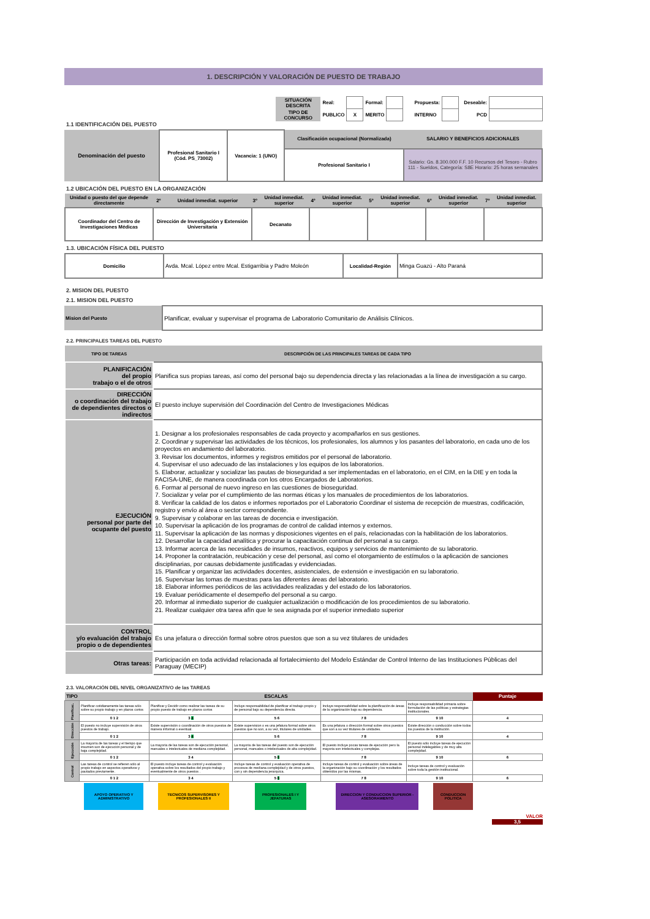1. DESCRIPCIÓN Y VALORACIÓN DE PUESTO DE TRABAJO
| SITUACIÓN DESCRITA | Real: | | Formal: | | Propuesta: | | Deseable: | |
| TIPO DE CONCURSO | PUBLICO | X | MERITO | | INTERNO | | PCD | |
1.1 IDENTIFICACIÓN DEL PUESTO
| Denominación del puesto | Profesional Sanitario I (Cód. PS_73002) | Vacancia: 1 (UNO) | Clasificación ocupacional (Normalizada) | SALARIO Y BENEFICIOS ADICIONALES |
| | | | Profesional Sanitario I | Salario: Gs. 8.300.000 F.F. 10 Recursos del Tesoro - Rubro 111 - Sueldos, Categoría: S8E Horario: 25 horas semanales |
1.2 UBICACIÓN DEL PUESTO EN LA ORGANIZACIÓN
| Unidad o puesto del que depende directamente | 2º | Unidad inmediat. superior | 3º | Unidad inmediat. superior | 4º | Unidad inmediat. superior | 5º | Unidad inmediat. superior | 6º | Unidad inmediat. superior | 7º | Unidad inmediat. superior |
| Coordinador del Centro de Investigaciones Médicas | Dirección de Investigación y Extensión Universitaria | | Decanato | | | | | | | | | |
1.3. UBICACIÓN FÍSICA DEL PUESTO
| Domicilio | Avda. Mcal. López entre Mcal. Estigarribia y Padre Moleón | Localidad-Región | Minga Guazú - Alto Paraná |
2. MISION DEL PUESTO
2.1. MISION DEL PUESTO
| Mision del Puesto | Planificar, evaluar y supervisar el programa de Laboratorio Comunitario de Análisis Clínicos. |
2.2. PRINCIPALES TAREAS DEL PUESTO
| TIPO DE TAREAS | DESCRIPCIÓN DE LAS PRINCIPALES TAREAS DE CADA TIPO |
| PLANIFICACIÓN del propio trabajo o el de otros | Planifica sus propias tareas, así como del personal bajo su dependencia directa y las relacionadas a la línea de investigación a su cargo. |
| DIRECCIÓN o coordinación del trabajo de dependientes directos o indirectos | El puesto incluye supervisión del Coordinación del Centro de Investigaciones Médicas |
| EJECUCIÓN personal por parte del ocupante del puesto | 1. Designar a los profesionales responsables de cada proyecto y acompañarlos en sus gestiones. 2. Coordinar y supervisar las actividades de los técnicos, los profesionales, los alumnos y los pasantes del laboratorio, en cada uno de los proyectos en andamiento del laboratorio. 3. Revisar los documentos, informes y registros emitidos por el personal de laboratorio. 4. Supervisar el uso adecuado de las instalaciones y los equipos de los laboratorios. 5. Elaborar, actualizar y socializar las pautas de bioseguridad a ser implementadas en el laboratorio, en el CIM, en la DIE y en toda la FACISA-UNE, de manera coordinada con los otros Encargados de Laboratorios. 6. Formar al personal de nuevo ingreso en las cuestiones de bioseguridad. 7. Socializar y velar por el cumplimiento de las normas éticas y los manuales de procedimientos de los laboratorios. 8. Verificar la calidad de los datos e informes reportados por el Laboratorio Coordinar el sistema de recepción de muestras, codificación, registro y envío al área o sector correspondiente. 9. Supervisar y colaborar en las tareas de docencia e investigación. 10. Supervisar la aplicación de los programas de control de calidad internos y externos. 11. Supervisar la aplicación de las normas y disposiciones vigentes en el país, relacionadas con la habilitación de los laboratorios. 12. Desarrollar la capacidad analítica y procurar la capacitación continua del personal a su cargo. 13. Informar acerca de las necesidades de insumos, reactivos, equipos y servicios de mantenimiento de su laboratorio. 14. Proponer la contratación, reubicación y cese del personal, así como el otorgamiento de estímulos o la aplicación de sanciones disciplinarias, por causas debidamente justificadas y evidenciadas. 15. Planificar y organizar las actividades docentes, asistenciales, de extensión e investigación en su laboratorio. 16. Supervisar las tomas de muestras para las diferentes áreas del laboratorio. 18. Elaborar informes periódicos de las actividades realizadas y del estado de los laboratorios. 19. Evaluar periódicamente el desempeño del personal a su cargo. 20. Informar al inmediato superior de cualquier actualización o modificación de los procedimientos de su laboratorio. 21. Realizar cualquier otra tarea afín que le sea asignada por el superior inmediato superior |
| CONTROL y/o evaluación del trabajo propio o de dependientes | Es una jefatura o dirección formal sobre otros puestos que son a su vez titulares de unidades |
| Otras tareas: | Participación en toda actividad relacionada al fortalecimiento del Modelo Estándar de Control Interno de las Instituciones Públicas del Paraguay (MECIP) |
2.3. VALORACIÓN DEL NIVEL ORGANIZATIVO de las TAREAS
| TIPO | ESCALAS | | | | | Puntaje |
| Planificac. | Planificar cotidianamente las tareas sólo sobre su propio trabajo y en plazos cortos | Planificar y Decidir como realizar las tareas de su propio puesto de trabajo en plazos cortos | Incluye responsabilidad de planificar el trabajo propio y de personal bajo su dependencia directa. | Incluye responsabilidad sobre la planificación de áreas de la organización bajo su dependencia. | Incluye responsabilidad primaria sobre formulación de las políticas y estrategias institucionales. | |
| | 0 1 2 | 3 4 | 5 6 | 7 8 | 9 10 | 4 |
| Dirección | El puesto no incluye supervisión de otros puestos de trabajo. | Existe supervisión o coordinación de otros puestos de manera informal o eventual. | Existe supervision o es una jefatura formal sobre otros puestos que no son, a su vez, titulares de unidades. | Es una jefatura o dirección formal sobre otros puestos que son a su vez titulares de unidades. | Existe dirección o conducción sobre todos los puestos de la institución. | |
| | 0 1 2 | 3 4 | 5 6 | 7 8 | 9 10 | 4 |
| Ejecución | La mayoría de las tareas y el tiempo que insumen son de ejecución personal y de baja complejidad. | La mayoría de las tareas son de ejecución personal, manuales o intelectuales de mediana complejidad. | La mayoria de las tareas del puesto son de ejecución personal, manuales o intelectuales de alta complejidad. | El puesto incluye pocas tareas de ejecución pero la mayoria son intelectuales y complejas. | El puesto sólo incluye tareas de ejecución personal indelegables y de muy alta complejidad. | |
| | 0 1 2 | 3 4 | 5 6 | 7 8 | 9 10 | 6 |
| Control | Las tareas de control se refieren sólo al propio trabajo en aspectos operativos y pautados previamente. | El puesto incluye tareas de control y evaluación operativa sobre los resultados del propio trabajo y eventualmente de otros puestos . | Incluye tareas de control y evaluación operativa de procesos de mediana complejidad y de otros puestos, con y sin dependencia jerarquica. | Incluye tareas de control y evaluación sobre áreas de la organización bajo su coordinación y los resultados obtenidos por las mismas. | Incluye tareas de control y evaluación sobre toda la gestión institucional. | |
| | 0 1 2 | 3 4 | 5 6 | 7 8 | 9 10 | 6 |
| | APOYO OPERATIVO Y ADMINISTRATIVO | | TECNICOS SUPERVISORES Y PROFESIONALES II | | PROFESIONALES I Y JEFATURAS | | DIRECCION Y CONDUCCION SUPERIOR - ASESORAMIENTO | | CONDUCCION POLITICA | |
VALOR
3,5